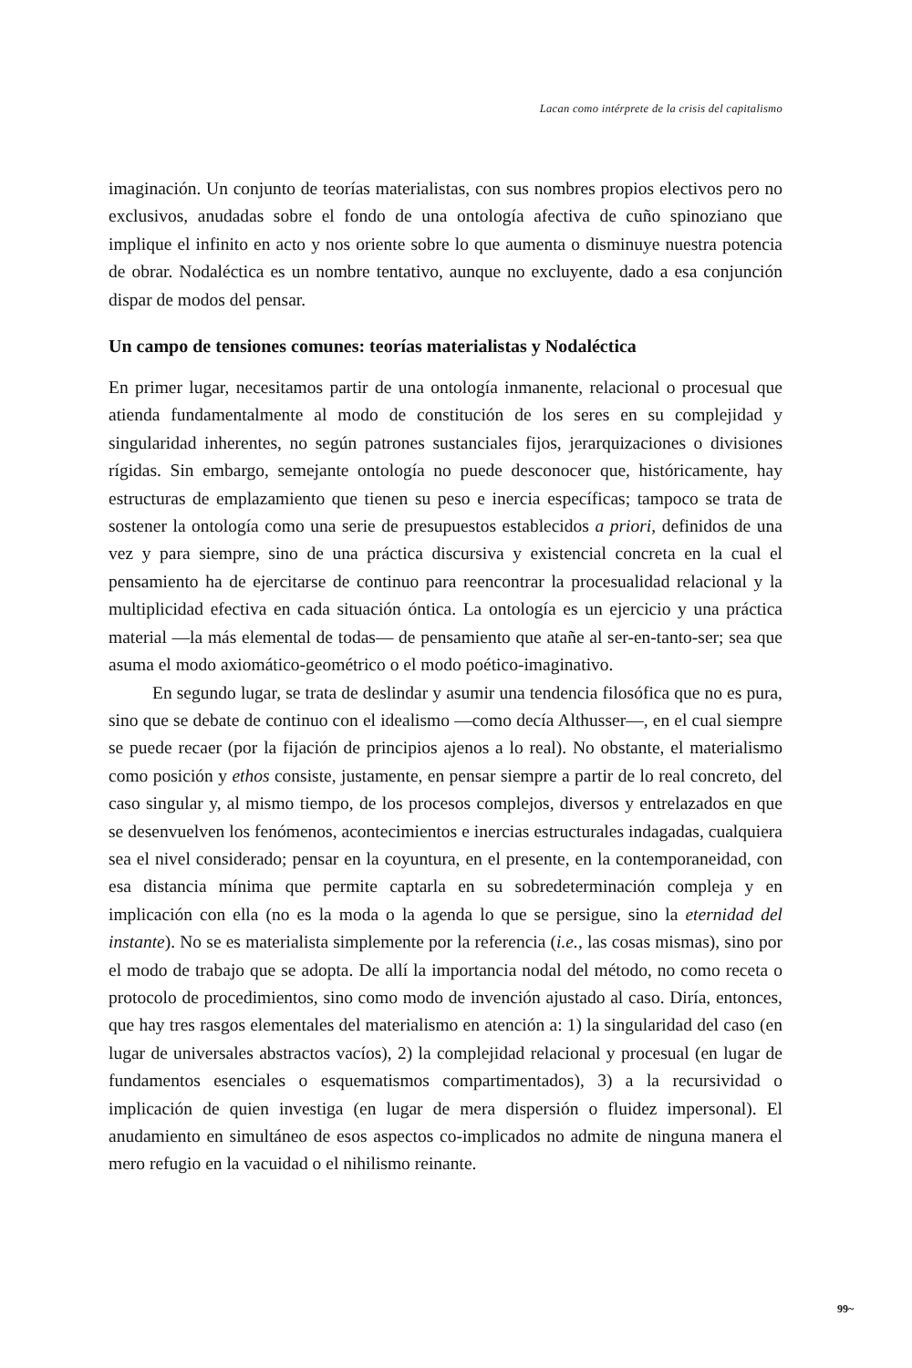Lacan como intérprete de la crisis del capitalismo
imaginación. Un conjunto de teorías materialistas, con sus nombres propios electivos pero no exclusivos, anudadas sobre el fondo de una ontología afectiva de cuño spinoziano que implique el infinito en acto y nos oriente sobre lo que aumenta o disminuye nuestra potencia de obrar. Nodaléctica es un nombre tentativo, aunque no excluyente, dado a esa conjunción dispar de modos del pensar.
Un campo de tensiones comunes: teorías materialistas y Nodaléctica
En primer lugar, necesitamos partir de una ontología inmanente, relacional o procesual que atienda fundamentalmente al modo de constitución de los seres en su complejidad y singularidad inherentes, no según patrones sustanciales fijos, jerarquizaciones o divisiones rígidas. Sin embargo, semejante ontología no puede desconocer que, históricamente, hay estructuras de emplazamiento que tienen su peso e inercia específicas; tampoco se trata de sostener la ontología como una serie de presupuestos establecidos a priori, definidos de una vez y para siempre, sino de una práctica discursiva y existencial concreta en la cual el pensamiento ha de ejercitarse de continuo para reencontrar la procesualidad relacional y la multiplicidad efectiva en cada situación óntica. La ontología es un ejercicio y una práctica material —la más elemental de todas— de pensamiento que atañe al ser-en-tanto-ser; sea que asuma el modo axiomático-geométrico o el modo poético-imaginativo.
En segundo lugar, se trata de deslindar y asumir una tendencia filosófica que no es pura, sino que se debate de continuo con el idealismo —como decía Althusser—, en el cual siempre se puede recaer (por la fijación de principios ajenos a lo real). No obstante, el materialismo como posición y ethos consiste, justamente, en pensar siempre a partir de lo real concreto, del caso singular y, al mismo tiempo, de los procesos complejos, diversos y entrelazados en que se desenvuelven los fenómenos, acontecimientos e inercias estructurales indagadas, cualquiera sea el nivel considerado; pensar en la coyuntura, en el presente, en la contemporaneidad, con esa distancia mínima que permite captarla en su sobredeterminación compleja y en implicación con ella (no es la moda o la agenda lo que se persigue, sino la eternidad del instante). No se es materialista simplemente por la referencia (i.e., las cosas mismas), sino por el modo de trabajo que se adopta. De allí la importancia nodal del método, no como receta o protocolo de procedimientos, sino como modo de invención ajustado al caso. Diría, entonces, que hay tres rasgos elementales del materialismo en atención a: 1) la singularidad del caso (en lugar de universales abstractos vacíos), 2) la complejidad relacional y procesual (en lugar de fundamentos esenciales o esquematismos compartimentados), 3) a la recursividad o implicación de quien investiga (en lugar de mera dispersión o fluidez impersonal). El anudamiento en simultáneo de esos aspectos co-implicados no admite de ninguna manera el mero refugio en la vacuidad o el nihilismo reinante.
99~